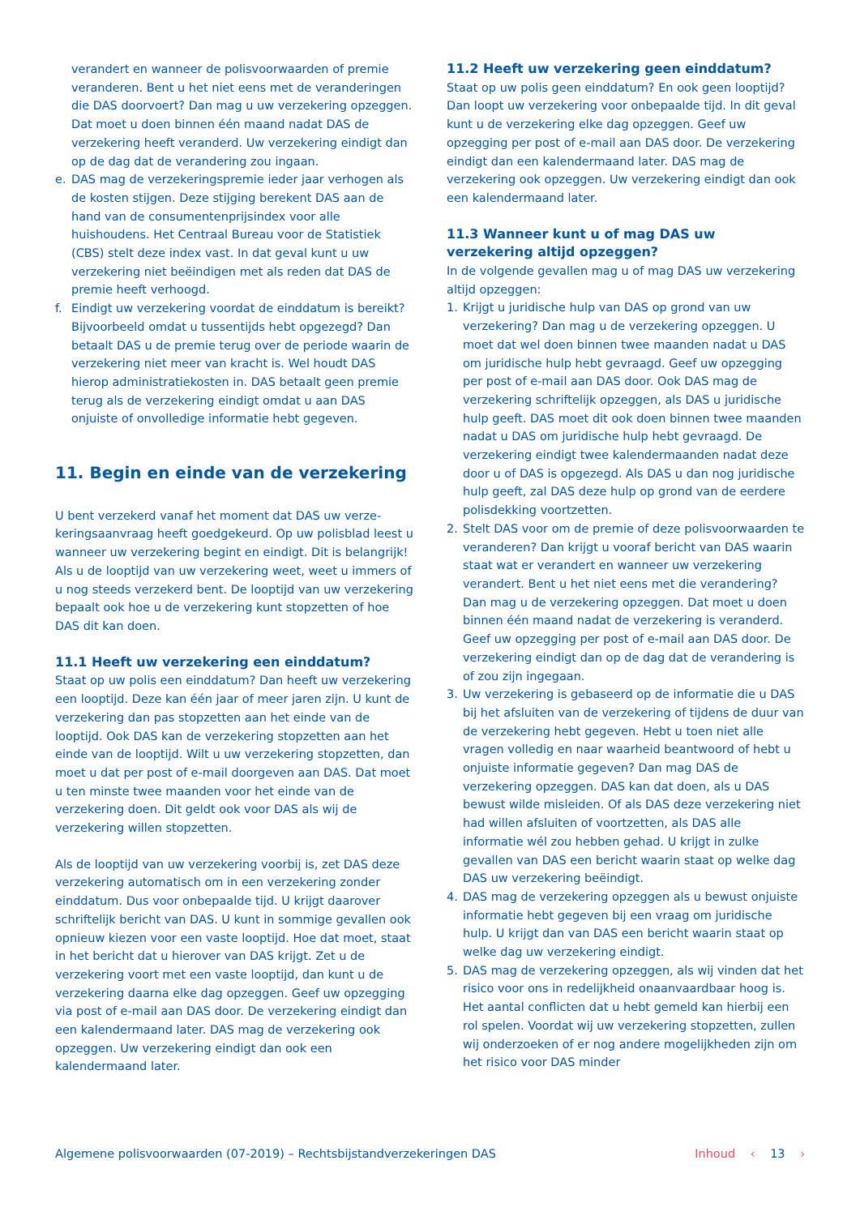verandert en wanneer de polisvoorwaarden of premie veranderen. Bent u het niet eens met de verande­ringen die DAS doorvoert? Dan mag u uw verzekering opzeggen. Dat moet u doen binnen één maand nadat DAS de verzekering heeft veranderd. Uw verzekering eindigt dan op de dag dat de verandering zou ingaan.
e. DAS mag de verzekeringspremie ieder jaar verhogen als de kosten stijgen. Deze stijging berekent DAS aan de hand van de consumentenprijsindex voor alle huishoudens. Het Centraal Bureau voor de Statistiek (CBS) stelt deze index vast. In dat geval kunt u uw verzekering niet beëindigen met als reden dat DAS de premie heeft verhoogd.
f. Eindigt uw verzekering voordat de einddatum is bereikt? Bijvoorbeeld omdat u tussentijds hebt opgezegd? Dan betaalt DAS u de premie terug over de periode waarin de verzekering niet meer van kracht is. Wel houdt DAS hierop administratiekosten in. DAS betaalt geen premie terug als de verzekering eindigt omdat u aan DAS onjuiste of onvolledige informatie hebt gegeven.
11. Begin en einde van de verzekering
U bent verzekerd vanaf het moment dat DAS uw verze­keringsaanvraag heeft goedgekeurd. Op uw polisblad leest u wanneer uw verzekering begint en eindigt. Dit is belangrijk! Als u de looptijd van uw verzekering weet, weet u immers of u nog steeds verzekerd bent. De looptijd van uw verzekering bepaalt ook hoe u de verzekering kunt stopzetten of hoe DAS dit kan doen.
11.1 Heeft uw verzekering een einddatum?
Staat op uw polis een einddatum? Dan heeft uw verze­kering een looptijd. Deze kan één jaar of meer jaren zijn. U kunt de verzekering dan pas stopzetten aan het einde van de looptijd. Ook DAS kan de verzekering stopzetten aan het einde van de looptijd. Wilt u uw verzekering stopzetten, dan moet u dat per post of e-mail doorgeven aan DAS. Dat moet u ten minste twee maanden voor het einde van de verzekering doen. Dit geldt ook voor DAS als wij de verzekering willen stopzetten.
Als de looptijd van uw verzekering voorbij is, zet DAS deze verzekering automatisch om in een verzekering zonder einddatum. Dus voor onbepaalde tijd. U krijgt daarover schriftelijk bericht van DAS. U kunt in sommige gevallen ook opnieuw kiezen voor een vaste looptijd. Hoe dat moet, staat in het bericht dat u hierover van DAS krijgt. Zet u de verzekering voort met een vaste looptijd, dan kunt u de verzekering daarna elke dag opzeggen. Geef uw opzegging via post of e-mail aan DAS door. De verzekering eindigt dan een kalendermaand later. DAS mag de verzekering ook opzeggen. Uw verzekering eindigt dan ook een kalendermaand later.
11.2 Heeft uw verzekering geen einddatum?
Staat op uw polis geen einddatum? En ook geen looptijd? Dan loopt uw verzekering voor onbepaalde tijd. In dit geval kunt u de verzekering elke dag opzeggen. Geef uw opzegging per post of e-mail aan DAS door. De verzekering eindigt dan een kalendermaand later. DAS mag de verzekering ook opzeggen. Uw verzekering eindigt dan ook een kalendermaand later.
11.3 Wanneer kunt u of mag DAS uw verzekering altijd opzeggen?
In de volgende gevallen mag u of mag DAS uw verzekering altijd opzeggen:
1. Krijgt u juridische hulp van DAS op grond van uw verzekering? Dan mag u de verzekering opzeggen. U moet dat wel doen binnen twee maanden nadat u DAS om juridische hulp hebt gevraagd. Geef uw opzegging per post of e-mail aan DAS door. Ook DAS mag de verzekering schriftelijk opzeggen, als DAS u juridische hulp geeft. DAS moet dit ook doen binnen twee maanden nadat u DAS om juridische hulp hebt gevraagd. De verzekering eindigt twee kalender­maanden nadat deze door u of DAS is opgezegd. Als DAS u dan nog juridische hulp geeft, zal DAS deze hulp op grond van de eerdere polisdekking voortzetten.
2. Stelt DAS voor om de premie of deze polisvoor­waarden te veranderen? Dan krijgt u vooraf bericht van DAS waarin staat wat er verandert en wanneer uw verzekering verandert. Bent u het niet eens met die verandering? Dan mag u de verzekering opzeggen. Dat moet u doen binnen één maand nadat de verze­kering is veranderd. Geef uw opzegging per post of e-mail aan DAS door. De verzekering eindigt dan op de dag dat de verandering is of zou zijn ingegaan.
3. Uw verzekering is gebaseerd op de informatie die u DAS bij het afsluiten van de verzekering of tijdens de duur van de verzekering hebt gegeven. Hebt u toen niet alle vragen volledig en naar waarheid beant­woord of hebt u onjuiste informatie gegeven? Dan mag DAS de verzekering opzeggen. DAS kan dat doen, als u DAS bewust wilde misleiden. Of als DAS deze verzekering niet had willen afsluiten of voort­zetten, als DAS alle informatie wél zou hebben gehad. U krijgt in zulke gevallen van DAS een bericht waarin staat op welke dag DAS uw verzekering beëindigt.
4. DAS mag de verzekering opzeggen als u bewust onjuiste informatie hebt gegeven bij een vraag om juridische hulp. U krijgt dan van DAS een bericht waarin staat op welke dag uw verzekering eindigt.
5. DAS mag de verzekering opzeggen, als wij vinden dat het risico voor ons in redelijkheid onaanvaardbaar hoog is. Het aantal conflicten dat u hebt gemeld kan hierbij een rol spelen. Voordat wij uw verzekering stopzetten, zullen wij onderzoeken of er nog andere mogelijkheden zijn om het risico voor DAS minder
Algemene polisvoorwaarden (07-2019) – Rechtsbijstandverzekeringen DAS Inhoud ‹ 13 ›